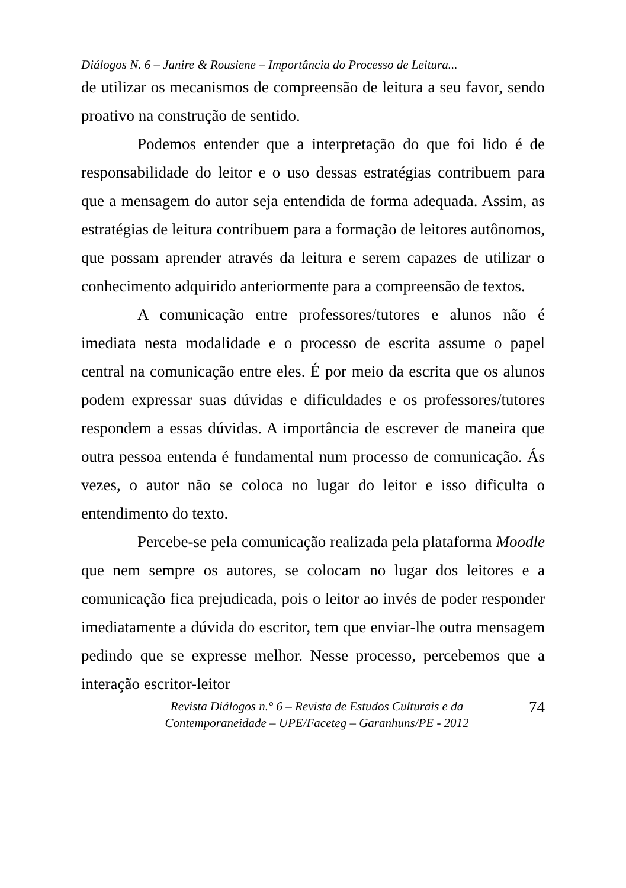Diálogos N. 6 – Janire & Rousiene – Importância do Processo de Leitura...
de utilizar os mecanismos de compreensão de leitura a seu favor, sendo proativo na construção de sentido.
Podemos entender que a interpretação do que foi lido é de responsabilidade do leitor e o uso dessas estratégias contribuem para que a mensagem do autor seja entendida de forma adequada. Assim, as estratégias de leitura contribuem para a formação de leitores autônomos, que possam aprender através da leitura e serem capazes de utilizar o conhecimento adquirido anteriormente para a compreensão de textos.
A comunicação entre professores/tutores e alunos não é imediata nesta modalidade e o processo de escrita assume o papel central na comunicação entre eles. É por meio da escrita que os alunos podem expressar suas dúvidas e dificuldades e os professores/tutores respondem a essas dúvidas. A importância de escrever de maneira que outra pessoa entenda é fundamental num processo de comunicação. Ás vezes, o autor não se coloca no lugar do leitor e isso dificulta o entendimento do texto.
Percebe-se pela comunicação realizada pela plataforma Moodle que nem sempre os autores, se colocam no lugar dos leitores e a comunicação fica prejudicada, pois o leitor ao invés de poder responder imediatamente a dúvida do escritor, tem que enviar-lhe outra mensagem pedindo que se expresse melhor. Nesse processo, percebemos que a interação escritor-leitor
Revista Diálogos n.° 6 – Revista de Estudos Culturais e da
Contemporaneidade – UPE/Faceteg – Garanhuns/PE - 2012
74